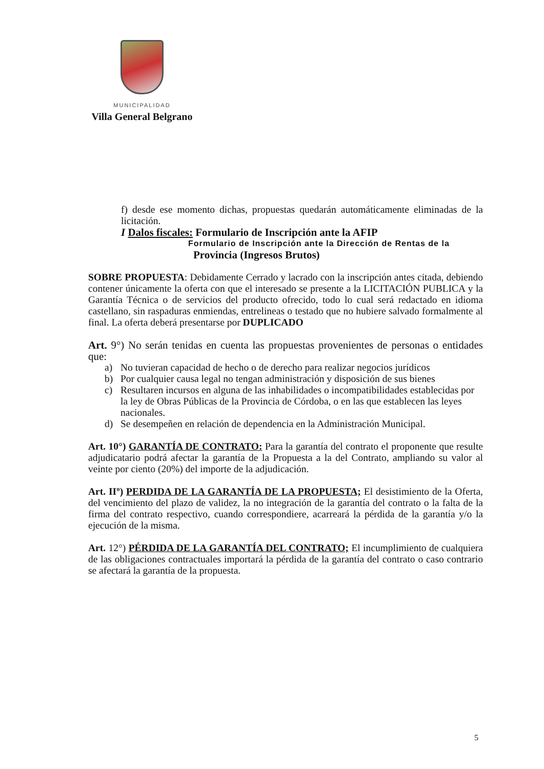MUNICIPALIDAD
Villa General Belgrano
f) desde ese momento dichas, propuestas quedarán automáticamente eliminadas de la licitación.
I Dalos fiscales: Formulario de Inscripción ante la AFIP
Formulario de Inscripción ante la Dirección de Rentas de la
Provincia (Ingresos Brutos)
SOBRE PROPUESTA: Debidamente Cerrado y lacrado con la inscripción antes citada, debiendo contener únicamente la oferta con que el interesado se presente a la LICITACIÓN PUBLICA y la Garantía Técnica o de servicios del producto ofrecido, todo lo cual será redactado en idioma castellano, sin raspaduras enmiendas, entrelineas o testado que no hubiere salvado formalmente al final. La oferta deberá presentarse por DUPLICADO
Art. 9°) No serán tenidas en cuenta las propuestas provenientes de personas o entidades que:
a) No tuvieran capacidad de hecho o de derecho para realizar negocios jurídicos
b) Por cualquier causa legal no tengan administración y disposición de sus bienes
c) Resultaren incursos en alguna de las inhabilidades o incompatibilidades establecidas por la ley de Obras Públicas de la Provincia de Córdoba, o en las que establecen las leyes nacionales.
d) Se desempeñen en relación de dependencia en la Administración Municipal.
Art. 10°) GARANTÍA DE CONTRATO: Para la garantía del contrato el proponente que resulte adjudicatario podrá afectar la garantía de la Propuesta a la del Contrato, ampliando su valor al veinte por ciento (20%) del importe de la adjudicación.
Art. IIº) PERDIDA DE LA GARANTÍA DE LA PROPUESTA; El desistimiento de la Oferta, del vencimiento del plazo de validez, la no integración de la garantía del contrato o la falta de la firma del contrato respectivo, cuando correspondiere, acarreará la pérdida de la garantía y/o la ejecución de la misma.
Art. 12°) PÉRDIDA DE LA GARANTÍA DEL CONTRATO; El incumplimiento de cualquiera de las obligaciones contractuales importará la pérdida de la garantía del contrato o caso contrario se afectará la garantía de la propuesta.
5